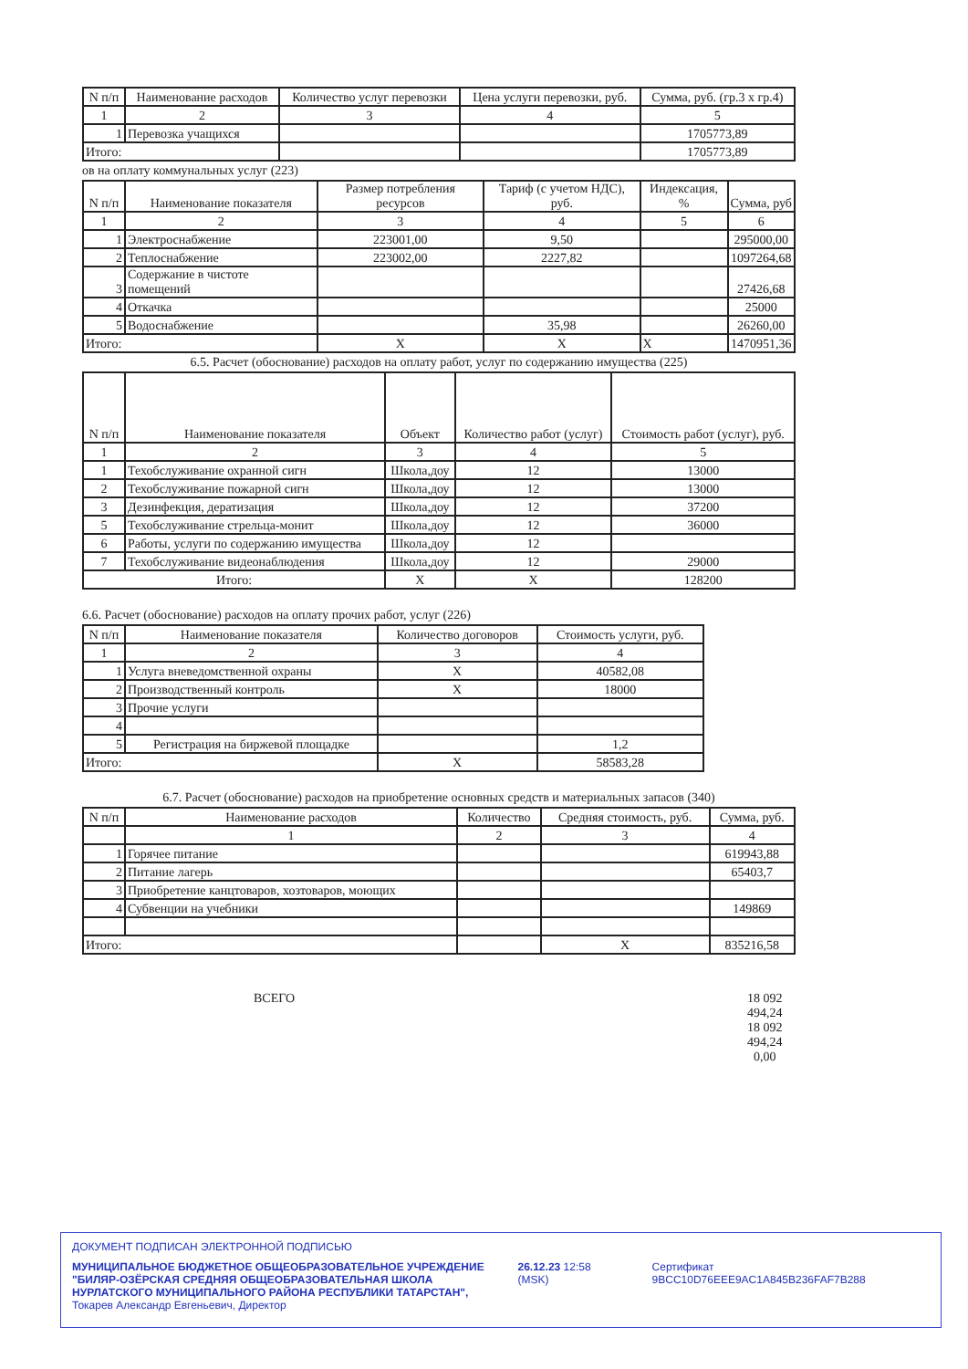| N п/п | Наименование расходов | Количество услуг перевозки | Цена услуги перевозки, руб. | Сумма, руб. (гр.3 х гр.4) |
| --- | --- | --- | --- | --- |
| 1 | 2 | 3 | 4 | 5 |
| 1 | Перевозка учащихся | | | 1705773,89 |
| Итого: | | | | 1705773,89 |
ов на оплату коммунальных услуг (223)
| N п/п | Наименование показателя | Размер потребления ресурсов | Тариф (с учетом НДС), руб. | Индексация, % | Сумма, руб |
| --- | --- | --- | --- | --- | --- |
| 1 | 2 | 3 | 4 | 5 | 6 |
| 1 | Электроснабжение | 223001,00 | 9,50 | | 295000,00 |
| 2 | Теплоснабжение | 223002,00 | 2227,82 | | 1097264,68 |
| 3 | Содержание в чистоте помещений | | | | 27426,68 |
| 4 | Откачка | | | | 25000 |
| 5 | Водоснабжение | | 35,98 | | 26260,00 |
| Итого: | | X | X | X | 1470951,36 |
6.5. Расчет (обоснование) расходов на оплату работ, услуг по содержанию имущества (225)
| N п/п | Наименование показателя | Объект | Количество работ (услуг) | Стоимость работ (услуг), руб. |
| --- | --- | --- | --- | --- |
| 1 | 2 | 3 | 4 | 5 |
| 1 | Техобслуживание охранной сигн | Школа,доу | 12 | 13000 |
| 2 | Техобслуживание пожарной сигн | Школа,доу | 12 | 13000 |
| 3 | Дезинфекция, дератизация | Школа,доу | 12 | 37200 |
| 5 | Техобслуживание стрельца-монит | Школа,доу | 12 | 36000 |
| 6 | Работы, услуги по содержанию имущества | Школа,доу | 12 | |
| 7 | Техобслуживание видеонаблюдения | Школа,доу | 12 | 29000 |
| Итого: | | X | X | 128200 |
6.6. Расчет (обоснование) расходов на оплату прочих работ, услуг (226)
| N п/п | Наименование показателя | Количество договоров | Стоимость услуги, руб. |
| --- | --- | --- | --- |
| 1 | 2 | 3 | 4 |
| 1 | Услуга вневедомственной охраны | X | 40582,08 |
| 2 | Производственный контроль | X | 18000 |
| 3 | Прочие услуги | | |
| 4 | | | |
| 5 | Регистрация на биржевой площадке | | 1,2 |
| Итого: | | X | 58583,28 |
6.7. Расчет (обоснование) расходов на приобретение основных средств и материальных запасов (340)
| N п/п | Наименование расходов | Количество | Средняя стоимость, руб. | Сумма, руб. |
| --- | --- | --- | --- | --- |
| | 1 | 2 | 3 | 4 |
| 1 | Горячее питание | | | 619943,88 |
| 2 | Питание лагерь | | | 65403,7 |
| 3 | Приобретение канцтоваров, хозтоваров, моющих | | | |
| 4 | Субвенции на учебники | | | 149869 |
| Итого: | | | X | 835216,58 |
ВСЕГО 18 092 494,24
18 092 494,24
0,00
ДОКУМЕНТ ПОДПИСАН ЭЛЕКТРОННОЙ ПОДПИСЬЮ
МУНИЦИПАЛЬНОЕ БЮДЖЕТНОЕ ОБЩЕОБРАЗОВАТЕЛЬНОЕ УЧРЕЖДЕНИЕ "БИЛЯР-ОЗЁРСКАЯ СРЕДНЯЯ ОБЩЕОБРАЗОВАТЕЛЬНАЯ ШКОЛА НУРЛАТСКОГО МУНИЦИПАЛЬНОГО РАЙОНА РЕСПУБЛИКИ ТАТАРСТАН", Токарев Александр Евгеньевич, Директор
26.12.23 12:58 (MSK) Сертификат 9BCC10D76EEE9AC1A845B236FAF7B288